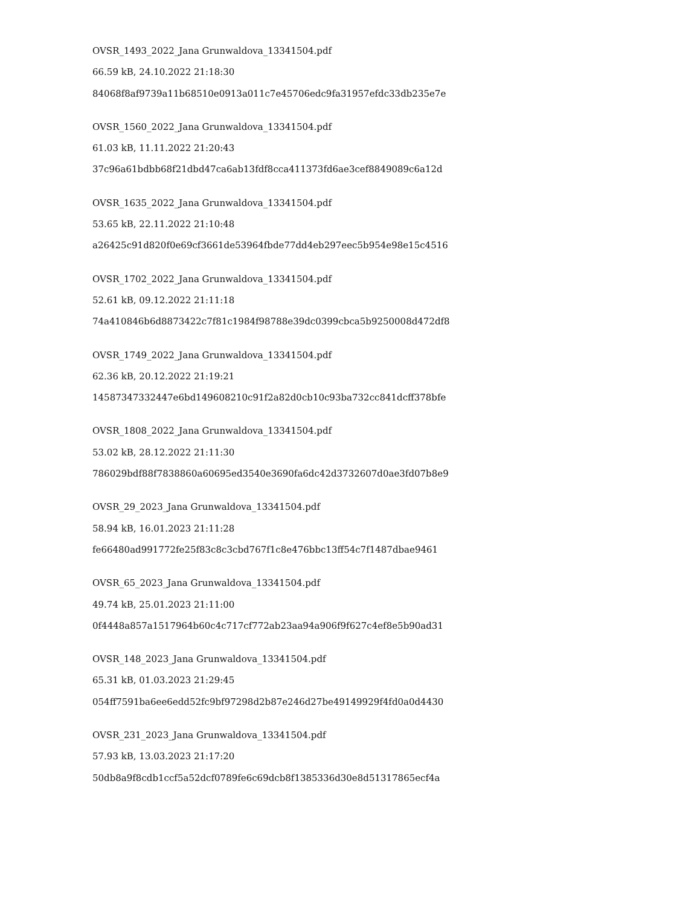OVSR_1493_2022_Jana Grunwaldova_13341504.pdf
66.59 kB, 24.10.2022 21:18:30
84068f8af9739a11b68510e0913a011c7e45706edc9fa31957efdc33db235e7e
OVSR_1560_2022_Jana Grunwaldova_13341504.pdf
61.03 kB, 11.11.2022 21:20:43
37c96a61bdbb68f21dbd47ca6ab13fdf8cca411373fd6ae3cef8849089c6a12d
OVSR_1635_2022_Jana Grunwaldova_13341504.pdf
53.65 kB, 22.11.2022 21:10:48
a26425c91d820f0e69cf3661de53964fbde77dd4eb297eec5b954e98e15c4516
OVSR_1702_2022_Jana Grunwaldova_13341504.pdf
52.61 kB, 09.12.2022 21:11:18
74a410846b6d8873422c7f81c1984f98788e39dc0399cbca5b9250008d472df8
OVSR_1749_2022_Jana Grunwaldova_13341504.pdf
62.36 kB, 20.12.2022 21:19:21
14587347332447e6bd149608210c91f2a82d0cb10c93ba732cc841dcff378bfe
OVSR_1808_2022_Jana Grunwaldova_13341504.pdf
53.02 kB, 28.12.2022 21:11:30
786029bdf88f7838860a60695ed3540e3690fa6dc42d3732607d0ae3fd07b8e9
OVSR_29_2023_Jana Grunwaldova_13341504.pdf
58.94 kB, 16.01.2023 21:11:28
fe66480ad991772fe25f83c8c3cbd767f1c8e476bbc13ff54c7f1487dbae9461
OVSR_65_2023_Jana Grunwaldova_13341504.pdf
49.74 kB, 25.01.2023 21:11:00
0f4448a857a1517964b60c4c717cf772ab23aa94a906f9f627c4ef8e5b90ad31
OVSR_148_2023_Jana Grunwaldova_13341504.pdf
65.31 kB, 01.03.2023 21:29:45
054ff7591ba6ee6edd52fc9bf97298d2b87e246d27be49149929f4fd0a0d4430
OVSR_231_2023_Jana Grunwaldova_13341504.pdf
57.93 kB, 13.03.2023 21:17:20
50db8a9f8cdb1ccf5a52dcf0789fe6c69dcb8f1385336d30e8d51317865ecf4a